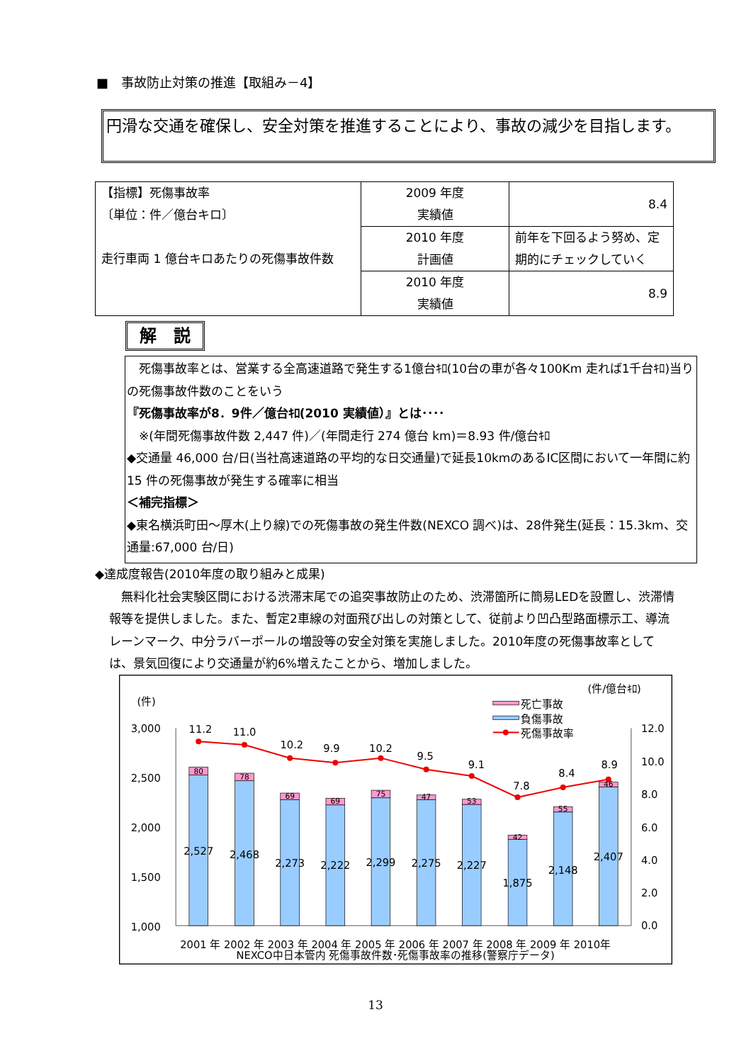■　事故防止対策の推進【取組み－4】
円滑な交通を確保し、安全対策を推進することにより、事故の減少を目指します。
| 【指標】死傷事故率 〔単位：件／億台キロ〕 走行車両 1 億台キロあたりの死傷事故件数 | 2009 年度 実績値 | 8.4 |
| | 2010 年度 計画値 | 前年を下回るよう努め、定期的にチェックしていく |
| | 2010 年度 実績値 | 8.9 |
解　説
　死傷事故率とは、営業する全高速道路で発生する1億台ｷﾛ(10台の車が各々100Km 走れば1千台ｷﾛ)当りの死傷事故件数のことをいう
『死傷事故率が8．9件／億台ｷﾛ(2010 実績値）』とは････
　※(年間死傷事故件数 2,447 件)／(年間走行 274 億台 km)＝8.93 件/億台ｷﾛ
◆交通量 46,000 台/日(当社高速道路の平均的な日交通量)で延長10kmのあるIC区間において一年間に約 15 件の死傷事故が発生する確率に相当
＜補完指標＞
◆東名横浜町田～厚木(上り線)での死傷事故の発生件数(NEXCO 調べ)は、28件発生(延長：15.3km、交通量:67,000 台/日)
◆達成度報告(2010年度の取り組みと成果)
　無料化社会実験区間における渋滞末尾での追突事故防止のため、渋滞箇所に簡易LEDを設置し、渋滞情報等を提供しました。また、暫定2車線の対面飛び出しの対策として、従前より凹凸型路面標示工、導流レーンマーク、中分ラバーポールの増設等の安全対策を実施しました。2010年度の死傷事故率としては、景気回復により交通量が約6%増えたことから、増加しました。
(件)
(件/億台ｷﾛ)
3,000
2,500
2,000
1,500
1,000
12.0
10.0
8.0
6.0
4.0
2.0
0.0
80
78
69
69
75
47
53
42
55
46
2,527
2,468
2,273
2,222
2,299
2,275
2,227
1,875
2,148
2,407
11.2
11.0
10.2
9.9
10.2
9.5
9.1
7.8
8.4
8.9
死亡事故
負傷事故
死傷事故率
2001 年 2002 年 2003 年 2004 年 2005 年 2006 年 2007 年 2008 年 2009 年 2010年
NEXCO中日本管内 死傷事故件数･死傷事故率の推移(警察庁データ)
13